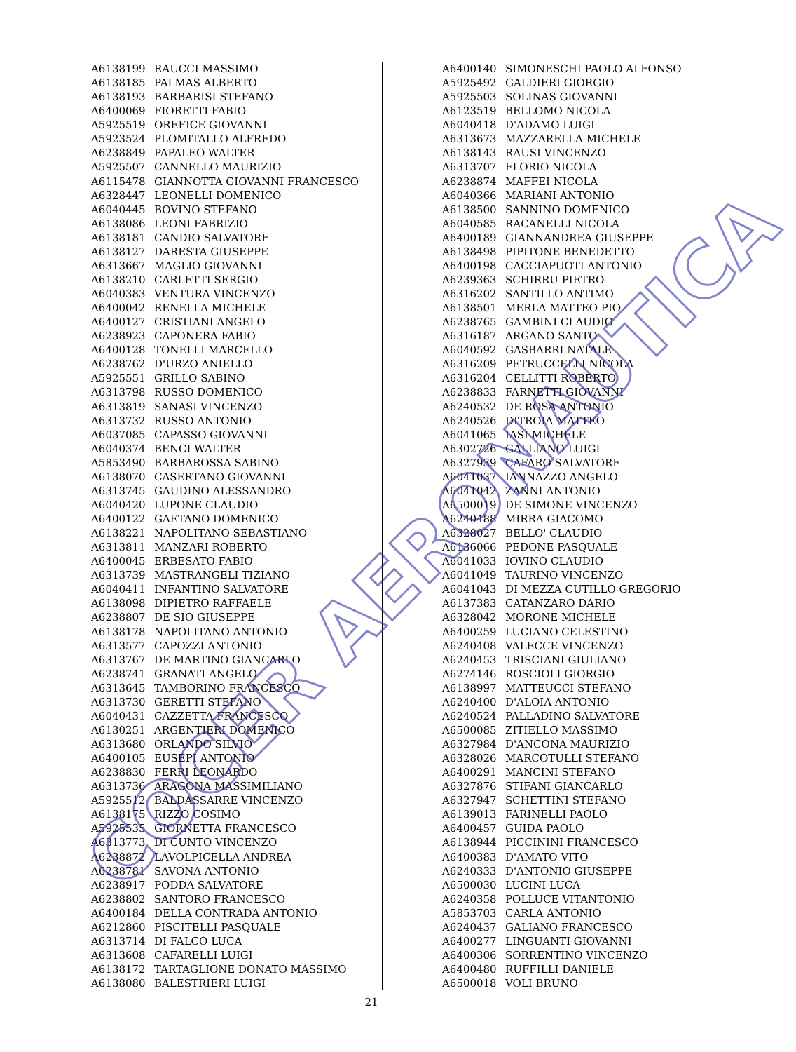| A6138199 | RAUCCI MASSIMO |
| A6138185 | PALMAS ALBERTO |
| A6138193 | BARBARISI STEFANO |
| A6400069 | FIORETTI FABIO |
| A5925519 | OREFICE GIOVANNI |
| A5923524 | PLOMITALLO ALFREDO |
| A6238849 | PAPALEO WALTER |
| A5925507 | CANNELLO MAURIZIO |
| A6115478 | GIANNOTTA GIOVANNI FRANCESCO |
| A6328447 | LEONELLI DOMENICO |
| A6040445 | BOVINO STEFANO |
| A6138086 | LEONI FABRIZIO |
| A6138181 | CANDIO SALVATORE |
| A6138127 | DARESTA GIUSEPPE |
| A6313667 | MAGLIO GIOVANNI |
| A6138210 | CARLETTI SERGIO |
| A6040383 | VENTURA VINCENZO |
| A6400042 | RENELLA MICHELE |
| A6400127 | CRISTIANI ANGELO |
| A6238923 | CAPONERA FABIO |
| A6400128 | TONELLI MARCELLO |
| A6238762 | D'URZO ANIELLO |
| A5925551 | GRILLO SABINO |
| A6313798 | RUSSO DOMENICO |
| A6313819 | SANASI VINCENZO |
| A6313732 | RUSSO ANTONIO |
| A6037085 | CAPASSO GIOVANNI |
| A6040374 | BENCI WALTER |
| A5853490 | BARBAROSSA SABINO |
| A6138070 | CASERTANO GIOVANNI |
| A6313745 | GAUDINO ALESSANDRO |
| A6040420 | LUPONE CLAUDIO |
| A6400122 | GAETANO DOMENICO |
| A6138221 | NAPOLITANO SEBASTIANO |
| A6313811 | MANZARI ROBERTO |
| A6400045 | ERBESATO FABIO |
| A6313739 | MASTRANGELI TIZIANO |
| A6040411 | INFANTINO SALVATORE |
| A6138098 | DIPIETRO RAFFAELE |
| A6238807 | DE SIO GIUSEPPE |
| A6138178 | NAPOLITANO ANTONIO |
| A6313577 | CAPOZZI ANTONIO |
| A6313767 | DE MARTINO GIANCARLO |
| A6238741 | GRANATI ANGELO |
| A6313645 | TAMBORINO FRANCESCO |
| A6313730 | GERETTI STEFANO |
| A6040431 | CAZZETTA FRANCESCO |
| A6130251 | ARGENTIERI DOMENICO |
| A6313680 | ORLANDO SILVIO |
| A6400105 | EUSEPI ANTONIO |
| A6238830 | FERRI LEONARDO |
| A6313736 | ARAGONA MASSIMILIANO |
| A5925512 | BALDASSARRE VINCENZO |
| A6138175 | RIZZO COSIMO |
| A5925535 | GIORNETTA FRANCESCO |
| A6313773 | DI CUNTO VINCENZO |
| A6238872 | LAVOLPICELLA ANDREA |
| A6238781 | SAVONA ANTONIO |
| A6238917 | PODDA SALVATORE |
| A6238802 | SANTORO FRANCESCO |
| A6400184 | DELLA CONTRADA ANTONIO |
| A6212860 | PISCITELLI PASQUALE |
| A6313714 | DI FALCO LUCA |
| A6313608 | CAFARELLI LUIGI |
| A6138172 | TARTAGLIONE DONATO MASSIMO |
| A6138080 | BALESTRIERI LUIGI |
| A6400140 | SIMONESCHI PAOLO ALFONSO |
| A5925492 | GALDIERI GIORGIO |
| A5925503 | SOLINAS GIOVANNI |
| A6123519 | BELLOMO NICOLA |
| A6040418 | D'ADAMO LUIGI |
| A6313673 | MAZZARELLA MICHELE |
| A6138143 | RAUSI VINCENZO |
| A6313707 | FLORIO NICOLA |
| A6238874 | MAFFEI NICOLA |
| A6040366 | MARIANI ANTONIO |
| A6138500 | SANNINO DOMENICO |
| A6040585 | RACANELLI NICOLA |
| A6400189 | GIANNANDREA GIUSEPPE |
| A6138498 | PIPITONE BENEDETTO |
| A6400198 | CACCIAPUOTI ANTONIO |
| A6239363 | SCHIRRU PIETRO |
| A6316202 | SANTILLO ANTIMO |
| A6138501 | MERLA MATTEO PIO |
| A6238765 | GAMBINI CLAUDIO |
| A6316187 | ARGANO SANTO |
| A6040592 | GASBARRI NATALE |
| A6316209 | PETRUCCELLI NICOLA |
| A6316204 | CELLITTI ROBERTO |
| A6238833 | FARNETTI GIOVANNI |
| A6240532 | DE ROSA ANTONIO |
| A6240526 | DITROIA MATTEO |
| A6041065 | IASI MICHELE |
| A6302726 | GALLIANO LUIGI |
| A6327939 | CAFARO SALVATORE |
| A6041037 | IANNAZZO ANGELO |
| A6041042 | ZANNI ANTONIO |
| A6500019 | DE SIMONE VINCENZO |
| A6240488 | MIRRA GIACOMO |
| A6328027 | BELLO' CLAUDIO |
| A6136066 | PEDONE PASQUALE |
| A6041033 | IOVINO CLAUDIO |
| A6041049 | TAURINO VINCENZO |
| A6041043 | DI MEZZA CUTILLO GREGORIO |
| A6137383 | CATANZARO DARIO |
| A6328042 | MORONE MICHELE |
| A6400259 | LUCIANO CELESTINO |
| A6240408 | VALECCE VINCENZO |
| A6240453 | TRISCIANI GIULIANO |
| A6274146 | ROSCIOLI GIORGIO |
| A6138997 | MATTEUCCI STEFANO |
| A6240400 | D'ALOIA ANTONIO |
| A6240524 | PALLADINO SALVATORE |
| A6500085 | ZITIELLO MASSIMO |
| A6327984 | D'ANCONA MAURIZIO |
| A6328026 | MARCOTULLI STEFANO |
| A6400291 | MANCINI STEFANO |
| A6327876 | STIFANI GIANCARLO |
| A6327947 | SCHETTINI STEFANO |
| A6139013 | FARINELLI PAOLO |
| A6400457 | GUIDA PAOLO |
| A6138944 | PICCININI FRANCESCO |
| A6400383 | D'AMATO VITO |
| A6240333 | D'ANTONIO GIUSEPPE |
| A6500030 | LUCINI LUCA |
| A6240358 | POLLUCE VITANTONIO |
| A5853703 | CARLA ANTONIO |
| A6240437 | GALIANO FRANCESCO |
| A6400277 | LINGUANTI GIOVANNI |
| A6400306 | SORRENTINO VINCENZO |
| A6400480 | RUFFILLI DANIELE |
| A6500018 | VOLI BRUNO |
COCER AERONAUTICA
21